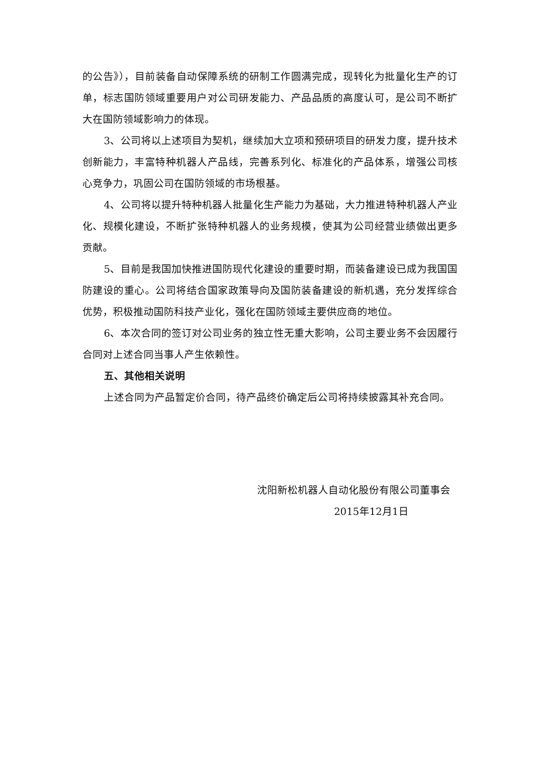的公告》），目前装备自动保障系统的研制工作圆满完成，现转化为批量化生产的订单，标志国防领域重要用户对公司研发能力、产品品质的高度认可，是公司不断扩大在国防领域影响力的体现。
3、公司将以上述项目为契机，继续加大立项和预研项目的研发力度，提升技术创新能力，丰富特种机器人产品线，完善系列化、标准化的产品体系，增强公司核心竞争力，巩固公司在国防领域的市场根基。
4、公司将以提升特种机器人批量化生产能力为基础，大力推进特种机器人产业化、规模化建设，不断扩张特种机器人的业务规模，使其为公司经营业绩做出更多贡献。
5、目前是我国加快推进国防现代化建设的重要时期，而装备建设已成为我国国防建设的重心。公司将结合国家政策导向及国防装备建设的新机遇，充分发挥综合优势，积极推动国防科技产业化，强化在国防领域主要供应商的地位。
6、本次合同的签订对公司业务的独立性无重大影响，公司主要业务不会因履行合同对上述合同当事人产生依赖性。
五、其他相关说明
上述合同为产品暂定价合同，待产品终价确定后公司将持续披露其补充合同。
沈阳新松机器人自动化股份有限公司董事会
2015年12月1日